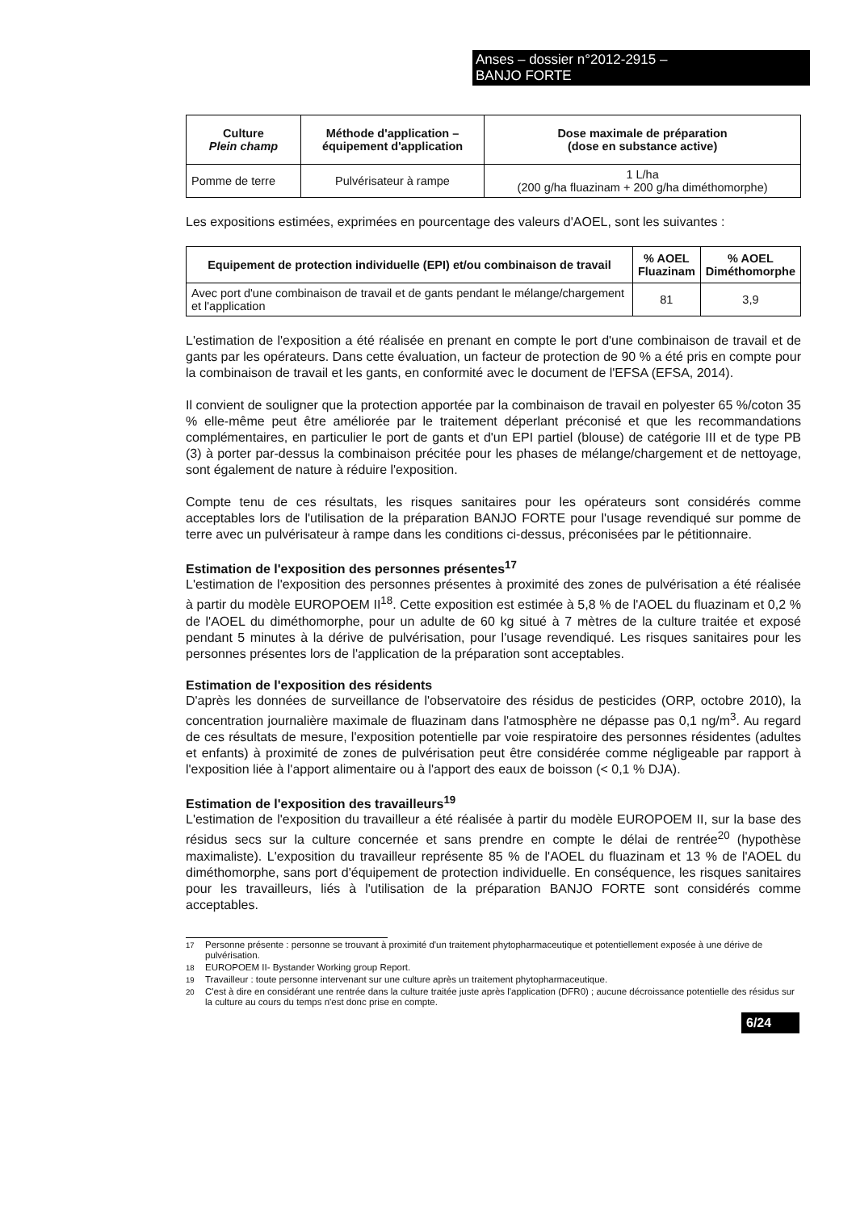Anses – dossier n°2012-2915 –
BANJO FORTE
| Culture Plein champ | Méthode d'application – équipement d'application | Dose maximale de préparation (dose en substance active) |
| --- | --- | --- |
| Pomme de terre | Pulvérisateur à rampe | 1 L/ha (200 g/ha fluazinam + 200 g/ha diméthomorphe) |
Les expositions estimées, exprimées en pourcentage des valeurs d'AOEL, sont les suivantes :
| Equipement de protection individuelle (EPI) et/ou combinaison de travail | % AOEL Fluazinam | % AOEL Diméthomorphe |
| --- | --- | --- |
| Avec port d'une combinaison de travail et de gants pendant le mélange/chargement et l'application | 81 | 3,9 |
L'estimation de l'exposition a été réalisée en prenant en compte le port d'une combinaison de travail et de gants par les opérateurs. Dans cette évaluation, un facteur de protection de 90 % a été pris en compte pour la combinaison de travail et les gants, en conformité avec le document de l'EFSA (EFSA, 2014).
Il convient de souligner que la protection apportée par la combinaison de travail en polyester 65 %/coton 35 % elle-même peut être améliorée par le traitement déperlant préconisé et que les recommandations complémentaires, en particulier le port de gants et d'un EPI partiel (blouse) de catégorie III et de type PB (3) à porter par-dessus la combinaison précitée pour les phases de mélange/chargement et de nettoyage, sont également de nature à réduire l'exposition.
Compte tenu de ces résultats, les risques sanitaires pour les opérateurs sont considérés comme acceptables lors de l'utilisation de la préparation BANJO FORTE pour l'usage revendiqué sur pomme de terre avec un pulvérisateur à rampe dans les conditions ci-dessus, préconisées par le pétitionnaire.
Estimation de l'exposition des personnes présentes<sup>17</sup>
L'estimation de l'exposition des personnes présentes à proximité des zones de pulvérisation a été réalisée à partir du modèle EUROPOEM II<sup>18</sup>. Cette exposition est estimée à 5,8 % de l'AOEL du fluazinam et 0,2 % de l'AOEL du diméthomorphe, pour un adulte de 60 kg situé à 7 mètres de la culture traitée et exposé pendant 5 minutes à la dérive de pulvérisation, pour l'usage revendiqué. Les risques sanitaires pour les personnes présentes lors de l'application de la préparation sont acceptables.
Estimation de l'exposition des résidents
D'après les données de surveillance de l'observatoire des résidus de pesticides (ORP, octobre 2010), la concentration journalière maximale de fluazinam dans l'atmosphère ne dépasse pas 0,1 ng/m<sup>3</sup>. Au regard de ces résultats de mesure, l'exposition potentielle par voie respiratoire des personnes résidentes (adultes et enfants) à proximité de zones de pulvérisation peut être considérée comme négligeable par rapport à l'exposition liée à l'apport alimentaire ou à l'apport des eaux de boisson (< 0,1 % DJA).
Estimation de l'exposition des travailleurs<sup>19</sup>
L'estimation de l'exposition du travailleur a été réalisée à partir du modèle EUROPOEM II, sur la base des résidus secs sur la culture concernée et sans prendre en compte le délai de rentrée<sup>20</sup> (hypothèse maximaliste). L'exposition du travailleur représente 85 % de l'AOEL du fluazinam et 13 % de l'AOEL du diméthomorphe, sans port d'équipement de protection individuelle. En conséquence, les risques sanitaires pour les travailleurs, liés à l'utilisation de la préparation BANJO FORTE sont considérés comme acceptables.
<sup>17</sup> Personne présente : personne se trouvant à proximité d'un traitement phytopharmaceutique et potentiellement exposée à une dérive de pulvérisation.
<sup>18</sup> EUROPOEM II- Bystander Working group Report.
<sup>19</sup> Travailleur : toute personne intervenant sur une culture après un traitement phytopharmaceutique.
<sup>20</sup> C'est à dire en considérant une rentrée dans la culture traitée juste après l'application (DFR0) ; aucune décroissance potentielle des résidus sur la culture au cours du temps n'est donc prise en compte.
6/24